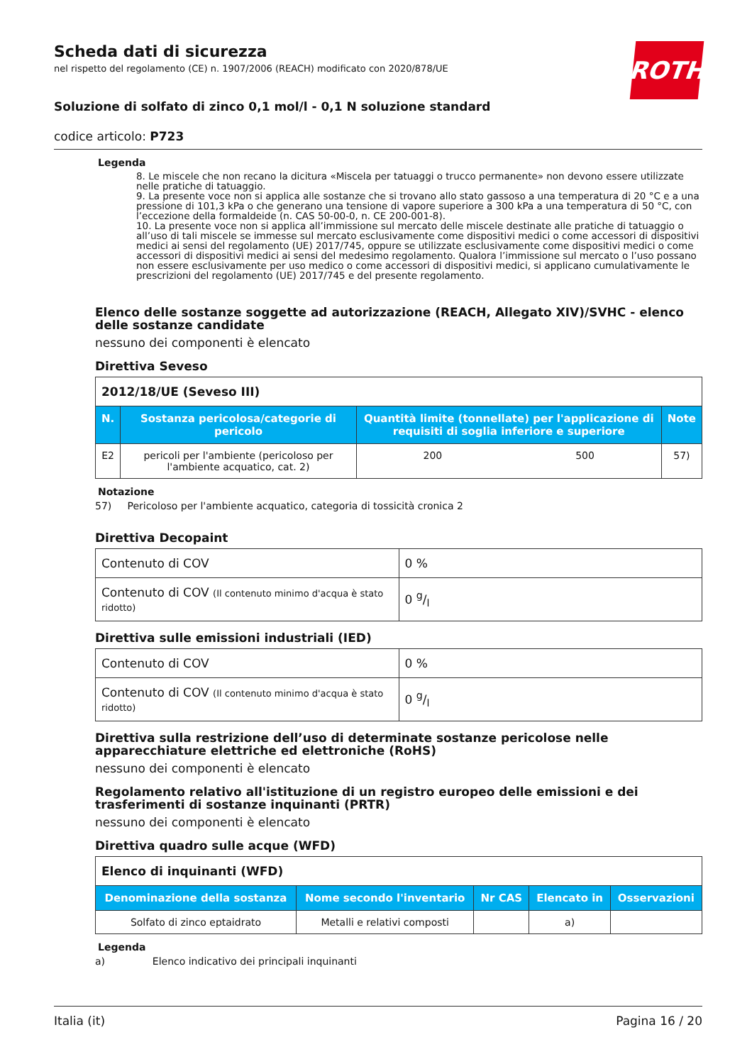ROTH
Scheda dati di sicurezza
nel rispetto del regolamento (CE) n. 1907/2006 (REACH) modificato con 2020/878/UE
Soluzione di solfato di zinco 0,1 mol/l - 0,1 N soluzione standard
codice articolo: P723
Legenda
8. Le miscele che non recano la dicitura «Miscela per tatuaggi o trucco permanente» non devono essere utilizzate nelle pratiche di tatuaggio.
9. La presente voce non si applica alle sostanze che si trovano allo stato gassoso a una temperatura di 20 °C e a una pressione di 101,3 kPa o che generano una tensione di vapore superiore a 300 kPa a una temperatura di 50 °C, con l’eccezione della formaldeide (n. CAS 50-00-0, n. CE 200-001-8).
10. La presente voce non si applica all’immissione sul mercato delle miscele destinate alle pratiche di tatuaggio o all’uso di tali miscele se immesse sul mercato esclusivamente come dispositivi medici o come accessori di dispositivi medici ai sensi del regolamento (UE) 2017/745, oppure se utilizzate esclusivamente come dispositivi medici o come accessori di dispositivi medici ai sensi del medesimo regolamento. Qualora l’immissione sul mercato o l’uso possano non essere esclusivamente per uso medico o come accessori di dispositivi medici, si applicano cumulativamente le prescrizioni del regolamento (UE) 2017/745 e del presente regolamento.
Elenco delle sostanze soggette ad autorizzazione (REACH, Allegato XIV)/SVHC - elenco delle sostanze candidate
nessuno dei componenti è elencato
Direttiva Seveso
| 2012/18/UE (Seveso III) | | | | |
| N. | Sostanza pericolosa/categorie di pericolo | Quantità limite (tonnellate) per l'applicazione di requisiti di soglia inferiore e superiore | | Note |
| E2 | pericoli per l'ambiente (pericoloso per l'ambiente acquatico, cat. 2) | 200 | 500 | 57) |
Notazione
57) Pericoloso per l'ambiente acquatico, categoria di tossicità cronica 2
Direttiva Decopaint
| Contenuto di COV | 0 % |
| Contenuto di COV (Il contenuto minimo d'acqua è stato ridotto) | 0 g/l |
Direttiva sulle emissioni industriali (IED)
| Contenuto di COV | 0 % |
| Contenuto di COV (Il contenuto minimo d'acqua è stato ridotto) | 0 g/l |
Direttiva sulla restrizione dell’uso di determinate sostanze pericolose nelle apparecchiature elettriche ed elettroniche (RoHS)
nessuno dei componenti è elencato
Regolamento relativo all'istituzione di un registro europeo delle emissioni e dei trasferimenti di sostanze inquinanti (PRTR)
nessuno dei componenti è elencato
Direttiva quadro sulle acque (WFD)
| Elenco di inquinanti (WFD) | | | | |
| Denominazione della sostanza | Nome secondo l'inventario | Nr CAS | Elencato in | Osservazioni |
| Solfato di zinco eptaidrato | Metalli e relativi composti | | a) | |
Legenda
a) Elenco indicativo dei principali inquinanti
Italia (it) Pagina 16 / 20